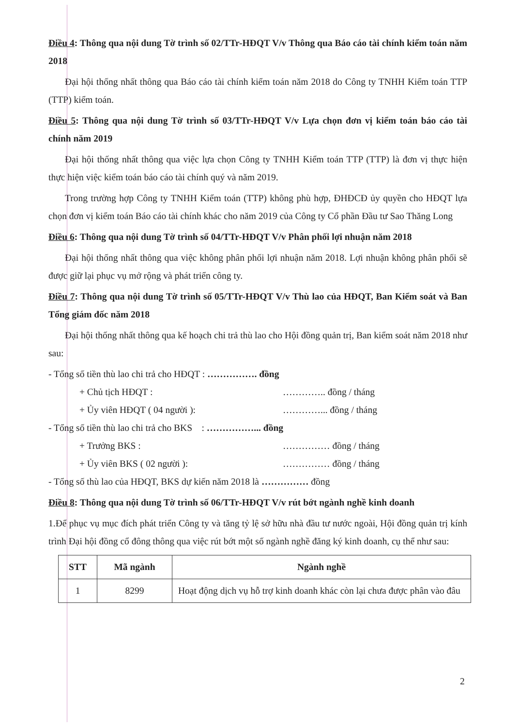Điều 4: Thông qua nội dung Tờ trình số 02/TTr-HĐQT V/v Thông qua Báo cáo tài chính kiểm toán năm 2018
Đại hội thống nhất thông qua Báo cáo tài chính kiểm toán năm 2018 do Công ty TNHH Kiểm toán TTP (TTP) kiểm toán.
Điều 5: Thông qua nội dung Tờ trình số 03/TTr-HĐQT V/v Lựa chọn đơn vị kiểm toán báo cáo tài chính năm 2019
Đại hội thống nhất thông qua việc lựa chọn Công ty TNHH Kiểm toán TTP (TTP) là đơn vị thực hiện thực hiện việc kiểm toán báo cáo tài chính quý và năm 2019.
Trong trường hợp Công ty TNHH Kiểm toán (TTP) không phù hợp, ĐHĐCĐ ủy quyền cho HĐQT lựa chọn đơn vị kiểm toán Báo cáo tài chính khác cho năm 2019 của Công ty Cổ phần Đầu tư Sao Thăng Long
Điều 6: Thông qua nội dung Tờ trình số 04/TTr-HĐQT V/v Phân phối lợi nhuận năm 2018
Đại hội thống nhất thông qua việc không phân phối lợi nhuận năm 2018. Lợi nhuận không phân phối sẽ được giữ lại phục vụ mở rộng và phát triển công ty.
Điều 7: Thông qua nội dung Tờ trình số 05/TTr-HĐQT V/v Thù lao của HĐQT, Ban Kiểm soát và Ban Tổng giám đốc năm 2018
Đại hội thống nhất thông qua kế hoạch chi trả thù lao cho Hội đồng quản trị, Ban kiểm soát năm 2018 như sau:
- Tổng số tiền thù lao chi trả cho HĐQT : ……………. đồng
+ Chủ tịch HĐQT : ………….. đồng / tháng
+ Ủy viên HĐQT ( 04 người ): …………... đồng / tháng
- Tổng số tiền thù lao chi trả cho BKS : ……………... đồng
+ Trưởng BKS : …………… đồng / tháng
+ Ủy viên BKS ( 02 người ): …………… đồng / tháng
- Tổng số thù lao của HĐQT, BKS dự kiến năm 2018 là …………… đồng
Điều 8: Thông qua nội dung Tờ trình số 06/TTr-HĐQT V/v rút bớt ngành nghề kinh doanh
1.Để phục vụ mục đích phát triển Công ty và tăng tỷ lệ sở hữu nhà đầu tư nước ngoài, Hội đồng quản trị kính trình Đại hội đồng cổ đông thông qua việc rút bớt một số ngành nghề đăng ký kinh doanh, cụ thể như sau:
| STT | Mã ngành | Ngành nghề |
| --- | --- | --- |
| 1 | 8299 | Hoạt động dịch vụ hỗ trợ kinh doanh khác còn lại chưa được phân vào đâu |
2